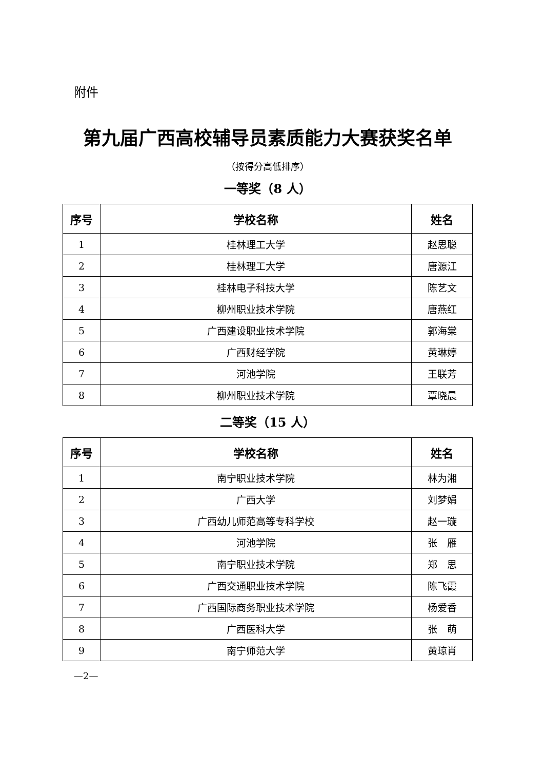附件
第九届广西高校辅导员素质能力大赛获奖名单
（按得分高低排序）
一等奖（8 人）
| 序号 | 学校名称 | 姓名 |
| --- | --- | --- |
| 1 | 桂林理工大学 | 赵思聪 |
| 2 | 桂林理工大学 | 唐源江 |
| 3 | 桂林电子科技大学 | 陈艺文 |
| 4 | 柳州职业技术学院 | 唐燕红 |
| 5 | 广西建设职业技术学院 | 郭海棠 |
| 6 | 广西财经学院 | 黄琳婷 |
| 7 | 河池学院 | 王联芳 |
| 8 | 柳州职业技术学院 | 覃晓晨 |
二等奖（15 人）
| 序号 | 学校名称 | 姓名 |
| --- | --- | --- |
| 1 | 南宁职业技术学院 | 林为湘 |
| 2 | 广西大学 | 刘梦娟 |
| 3 | 广西幼儿师范高等专科学校 | 赵一璇 |
| 4 | 河池学院 | 张 雁 |
| 5 | 南宁职业技术学院 | 郑 思 |
| 6 | 广西交通职业技术学院 | 陈飞霞 |
| 7 | 广西国际商务职业技术学院 | 杨爱香 |
| 8 | 广西医科大学 | 张 萌 |
| 9 | 南宁师范大学 | 黄琼肖 |
—2—